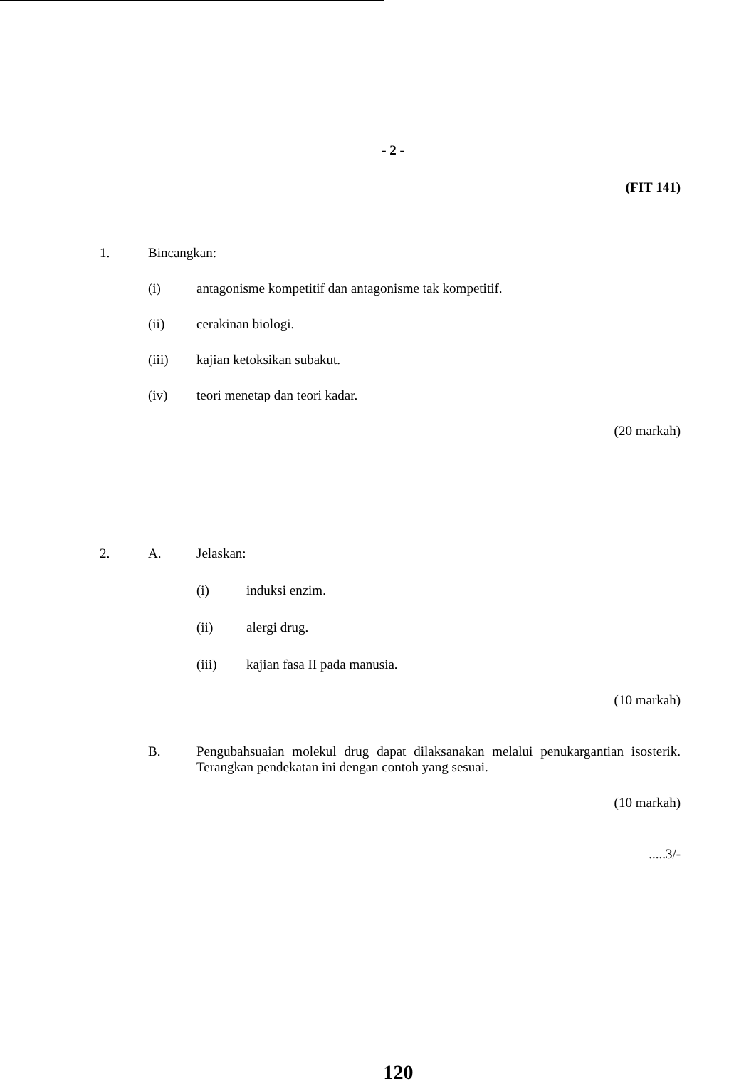- 2 -
(FIT 141)
1. Bincangkan:
(i) antagonisme kompetitif dan antagonisme tak kompetitif.
(ii) cerakinan biologi.
(iii) kajian ketoksikan subakut.
(iv) teori menetap dan teori kadar.
(20 markah)
2. A. Jelaskan:
(i) induksi enzim.
(ii) alergi drug.
(iii) kajian fasa II pada manusia.
(10 markah)
B. Pengubahsuaian molekul drug dapat dilaksanakan melalui penukargantian isosterik. Terangkan pendekatan ini dengan contoh yang sesuai.
(10 markah)
.....3/-
120